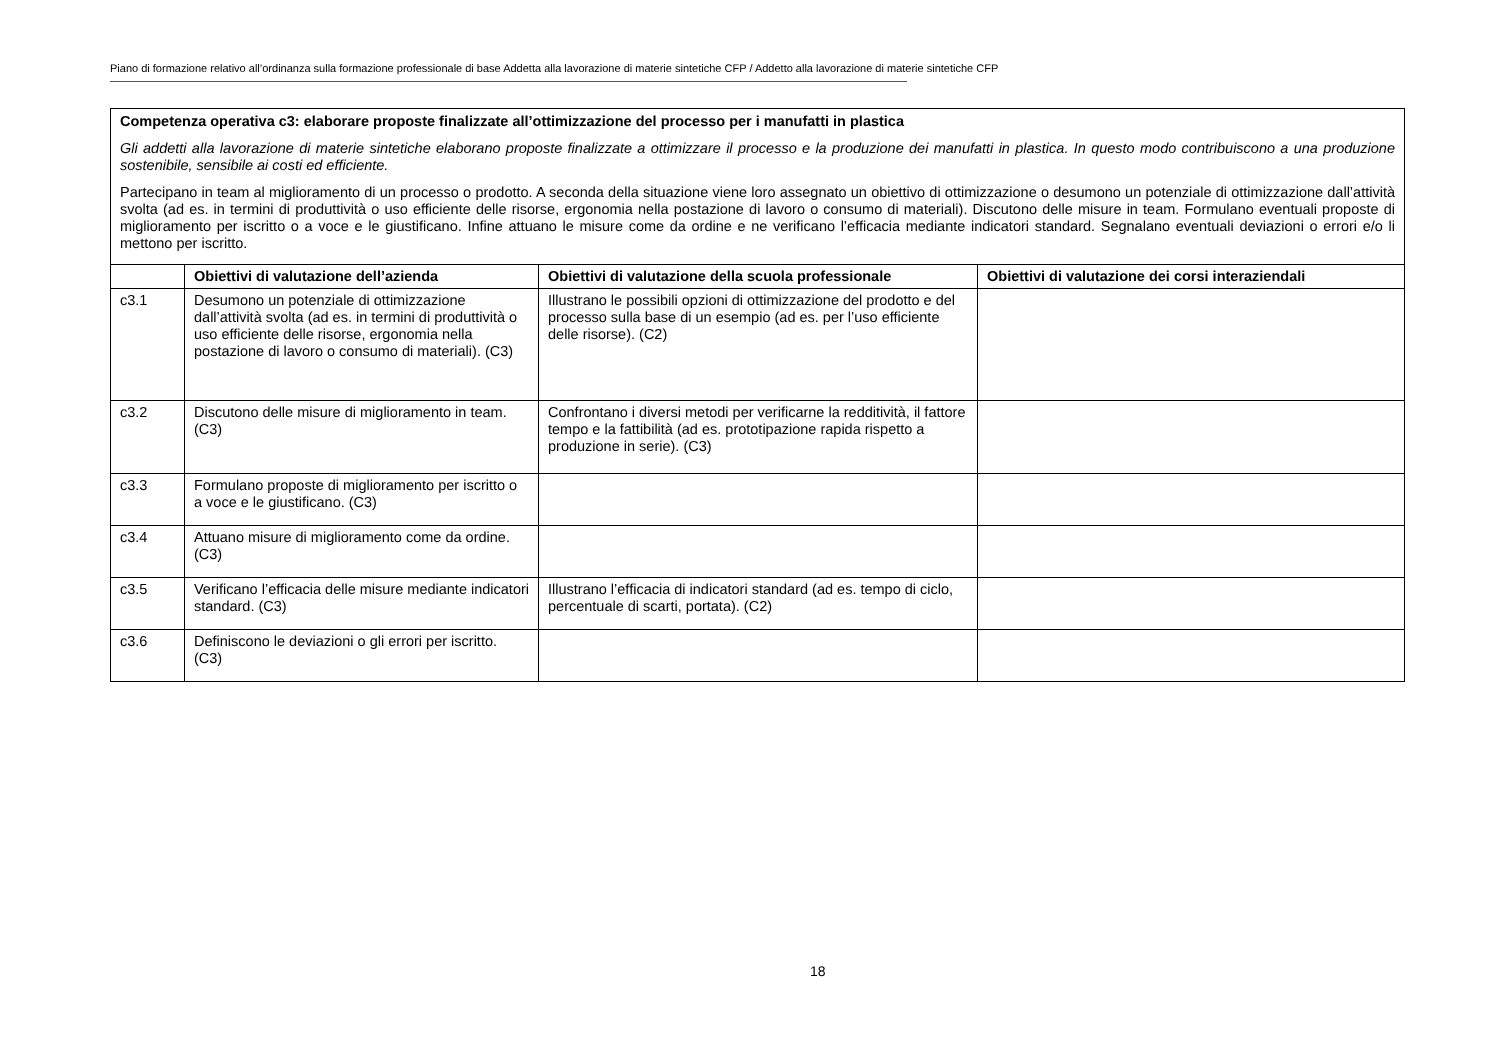Piano di formazione relativo all’ordinanza sulla formazione professionale di base Addetta alla lavorazione di materie sintetiche CFP / Addetto alla lavorazione di materie sintetiche CFP
| Competenza operativa c3: elaborare proposte finalizzate all’ottimizzazione del processo per i manufatti in plastica Gli addetti alla lavorazione di materie sintetiche elaborano proposte finalizzate a ottimizzare il processo e la produzione dei manufatti in plastica. In questo modo contribuiscono a una produzione sostenibile, sensibile ai costi ed efficiente. Partecipano in team al miglioramento di un processo o prodotto. A seconda della situazione viene loro assegnato un obiettivo di ottimizzazione o desumono un potenziale di ottimizzazione dall’attività svolta (ad es. in termini di produttività o uso efficiente delle risorse, ergonomia nella postazione di lavoro o consumo di materiali). Discutono delle misure in team. Formulano eventuali proposte di miglioramento per iscritto o a voce e le giustificano. Infine attuano le misure come da ordine e ne verificano l’efficacia mediante indicatori standard. Segnalano eventuali deviazioni o errori e/o li mettono per iscritto. | | | |
| | Obiettivi di valutazione dell’azienda | Obiettivi di valutazione della scuola professionale | Obiettivi di valutazione dei corsi interaziendali |
| c3.1 | Desumono un potenziale di ottimizzazione dall’attività svolta (ad es. in termini di produttività o uso efficiente delle risorse, ergonomia nella postazione di lavoro o consumo di materiali). (C3) | Illustrano le possibili opzioni di ottimizzazione del prodotto e del processo sulla base di un esempio (ad es. per l’uso efficiente delle risorse). (C2) | |
| c3.2 | Discutono delle misure di miglioramento in team. (C3) | Confrontano i diversi metodi per verificarne la redditività, il fattore tempo e la fattibilità (ad es. prototipazione rapida rispetto a produzione in serie). (C3) | |
| c3.3 | Formulano proposte di miglioramento per iscritto o a voce e le giustificano. (C3) | | |
| c3.4 | Attuano misure di miglioramento come da ordine. (C3) | | |
| c3.5 | Verificano l’efficacia delle misure mediante indicatori standard. (C3) | Illustrano l’efficacia di indicatori standard (ad es. tempo di ciclo, percentuale di scarti, portata). (C2) | |
| c3.6 | Definiscono le deviazioni o gli errori per iscritto. (C3) | | |
18